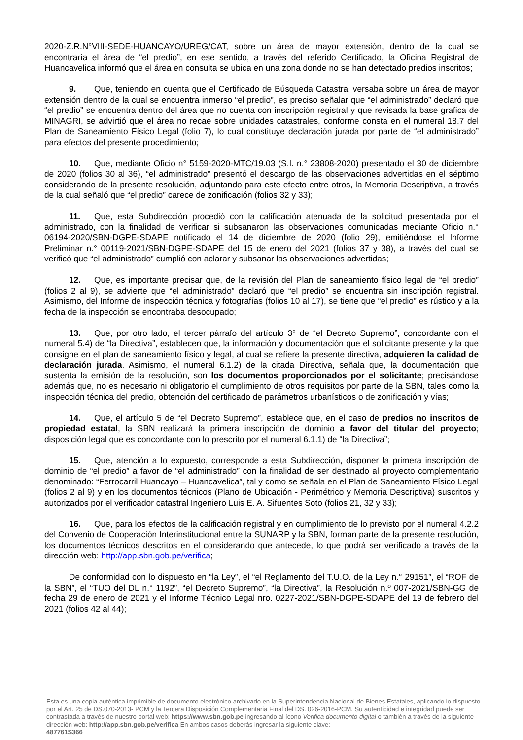2020-Z.R.N°VIII-SEDE-HUANCAYO/UREG/CAT, sobre un área de mayor extensión, dentro de la cual se encontraría el área de “el predio”, en ese sentido, a través del referido Certificado, la Oficina Registral de Huancavelica informó que el área en consulta se ubica en una zona donde no se han detectado predios inscritos;
9. Que, teniendo en cuenta que el Certificado de Búsqueda Catastral versaba sobre un área de mayor extensión dentro de la cual se encuentra inmerso “el predio”, es preciso señalar que “el administrado” declaró que “el predio” se encuentra dentro del área que no cuenta con inscripción registral y que revisada la base grafica de MINAGRI, se advirtió que el área no recae sobre unidades catastrales, conforme consta en el numeral 18.7 del Plan de Saneamiento Físico Legal (folio 7), lo cual constituye declaración jurada por parte de “el administrado” para efectos del presente procedimiento;
10. Que, mediante Oficio n° 5159-2020-MTC/19.03 (S.I. n.° 23808-2020) presentado el 30 de diciembre de 2020 (folios 30 al 36), “el administrado” presentó el descargo de las observaciones advertidas en el séptimo considerando de la presente resolución, adjuntando para este efecto entre otros, la Memoria Descriptiva, a través de la cual señaló que “el predio” carece de zonificación (folios 32 y 33);
11. Que, esta Subdirección procedió con la calificación atenuada de la solicitud presentada por el administrado, con la finalidad de verificar si subsanaron las observaciones comunicadas mediante Oficio n.° 06194-2020/SBN-DGPE-SDAPE notificado el 14 de diciembre de 2020 (folio 29), emitiéndose el Informe Preliminar n.° 00119-2021/SBN-DGPE-SDAPE del 15 de enero del 2021 (folios 37 y 38), a través del cual se verificó que “el administrado” cumplió con aclarar y subsanar las observaciones advertidas;
12. Que, es importante precisar que, de la revisión del Plan de saneamiento físico legal de “el predio” (folios 2 al 9), se advierte que “el administrado” declaró que “el predio” se encuentra sin inscripción registral. Asimismo, del Informe de inspección técnica y fotografías (folios 10 al 17), se tiene que “el predio” es rústico y a la fecha de la inspección se encontraba desocupado;
13. Que, por otro lado, el tercer párrafo del artículo 3° de “el Decreto Supremo”, concordante con el numeral 5.4) de “la Directiva”, establecen que, la información y documentación que el solicitante presente y la que consigne en el plan de saneamiento físico y legal, al cual se refiere la presente directiva, adquieren la calidad de declaración jurada. Asimismo, el numeral 6.1.2) de la citada Directiva, señala que, la documentación que sustenta la emisión de la resolución, son los documentos proporcionados por el solicitante; precisándose además que, no es necesario ni obligatorio el cumplimiento de otros requisitos por parte de la SBN, tales como la inspección técnica del predio, obtención del certificado de parámetros urbanísticos o de zonificación y vías;
14. Que, el artículo 5 de “el Decreto Supremo”, establece que, en el caso de predios no inscritos de propiedad estatal, la SBN realizará la primera inscripción de dominio a favor del titular del proyecto; disposición legal que es concordante con lo prescrito por el numeral 6.1.1) de “la Directiva”;
15. Que, atención a lo expuesto, corresponde a esta Subdirección, disponer la primera inscripción de dominio de “el predio” a favor de “el administrado” con la finalidad de ser destinado al proyecto complementario denominado: “Ferrocarril Huancayo – Huancavelica”, tal y como se señala en el Plan de Saneamiento Físico Legal (folios 2 al 9) y en los documentos técnicos (Plano de Ubicación - Perimétrico y Memoria Descriptiva) suscritos y autorizados por el verificador catastral Ingeniero Luis E. A. Sifuentes Soto (folios 21, 32 y 33);
16. Que, para los efectos de la calificación registral y en cumplimiento de lo previsto por el numeral 4.2.2 del Convenio de Cooperación Interinstitucional entre la SUNARP y la SBN, forman parte de la presente resolución, los documentos técnicos descritos en el considerando que antecede, lo que podrá ser verificado a través de la dirección web: http://app.sbn.gob.pe/verifica;
De conformidad con lo dispuesto en “la Ley”, el “el Reglamento del T.U.O. de la Ley n.° 29151”, el “ROF de la SBN”, el “TUO del DL n.° 1192”, “el Decreto Supremo”, “la Directiva”, la Resolución n.º 007-2021/SBN-GG de fecha 29 de enero de 2021 y el Informe Técnico Legal nro. 0227-2021/SBN-DGPE-SDAPE del 19 de febrero del 2021 (folios 42 al 44);
Esta es una copia auténtica imprimible de documento electrónico archivado en la Superintendencia Nacional de Bienes Estatales, aplicando lo dispuesto por el Art. 25 de DS.070-2013- PCM y la Tercera Disposición Complementaria Final del DS. 026-2016-PCM. Su autenticidad e integridad puede ser contrastada a través de nuestro portal web: https://www.sbn.gob.pe ingresando al ícono Verifica documento digital o también a través de la siguiente dirección web: http://app.sbn.gob.pe/verifica En ambos casos deberás ingresar la siguiente clave:
487761S366